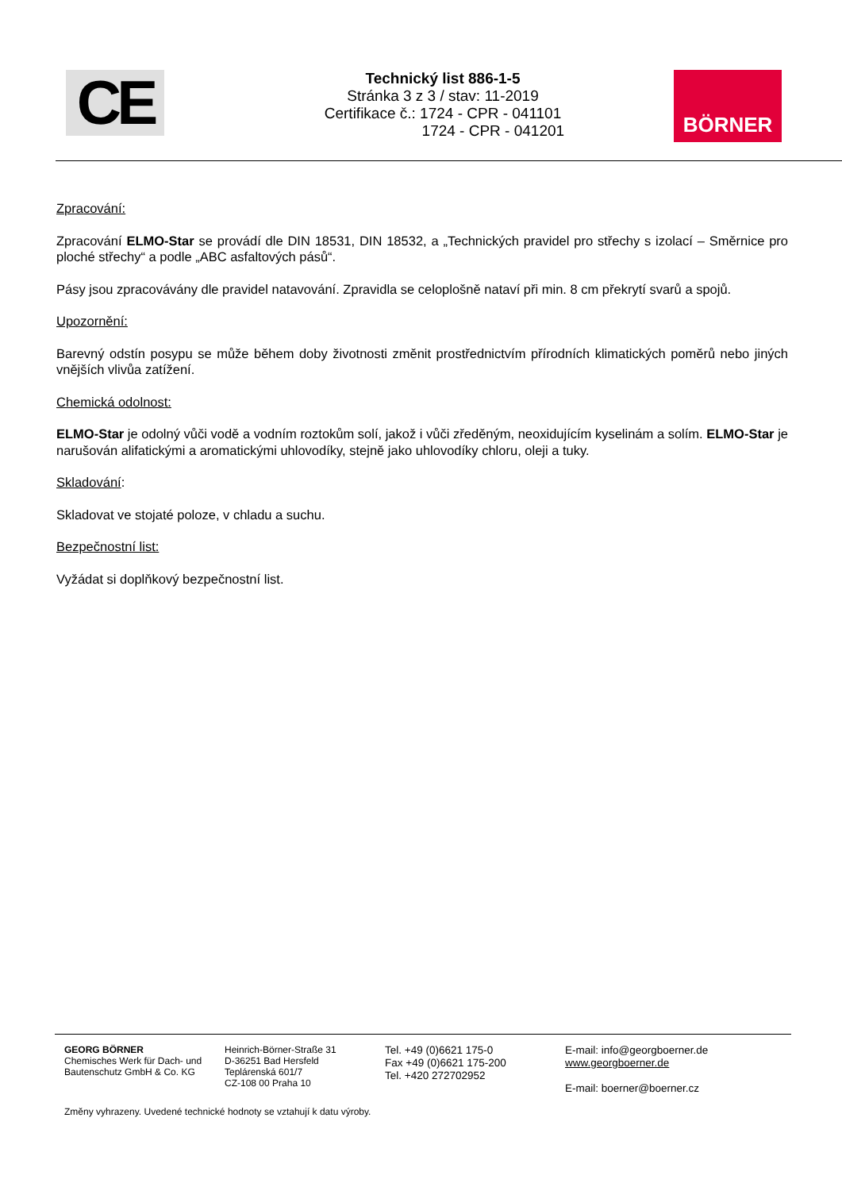CE
Technický list 886-1-5
Stránka 3 z 3 / stav: 11-2019
Certifikace č.: 1724 - CPR - 041101
1724 - CPR - 041201
BÖRNER
Zpracování:
Zpracování ELMO-Star se provádí dle DIN 18531, DIN 18532, a „Technických pravidel pro střechy s izolací – Směrnice pro ploché střechy“ a podle „ABC asfaltových pásů“.
Pásy jsou zpracovávány dle pravidel natavování. Zpravidla se celoplošně nataví při min. 8 cm překrytí svarů a spojů.
Upozornění:
Barevný odstín posypu se může během doby životnosti změnit prostřednictvím přírodních klimatických poměrů nebo jiných vnějších vlivůa zatížení.
Chemická odolnost:
ELMO-Star je odolný vůči vodě a vodním roztokům solí, jakož i vůči zředěným, neoxidujícím kyselinám a solím. ELMO-Star je narušován alifatickými a aromatickými uhlovodíky, stejně jako uhlovodíky chloru, oleji a tuky.
Skladování:
Skladovat ve stojaté poloze, v chladu a suchu.
Bezpečnostní list:
Vyžádat si doplňkový bezpečnostní list.
GEORG BÖRNER
Chemisches Werk für Dach- und Bautenschutz GmbH & Co. KG
Heinrich-Börner-Straße 31
D-36251 Bad Hersfeld
Teplárenská 601/7
CZ-108 00 Praha 10
Tel. +49 (0)6621 175-0
Fax +49 (0)6621 175-200
Tel. +420 272702952
E-mail: info@georgboerner.de
www.georgboerner.de
E-mail: boerner@boerner.cz
Změny vyhrazeny. Uvedené technické hodnoty se vztahují k datu výroby.